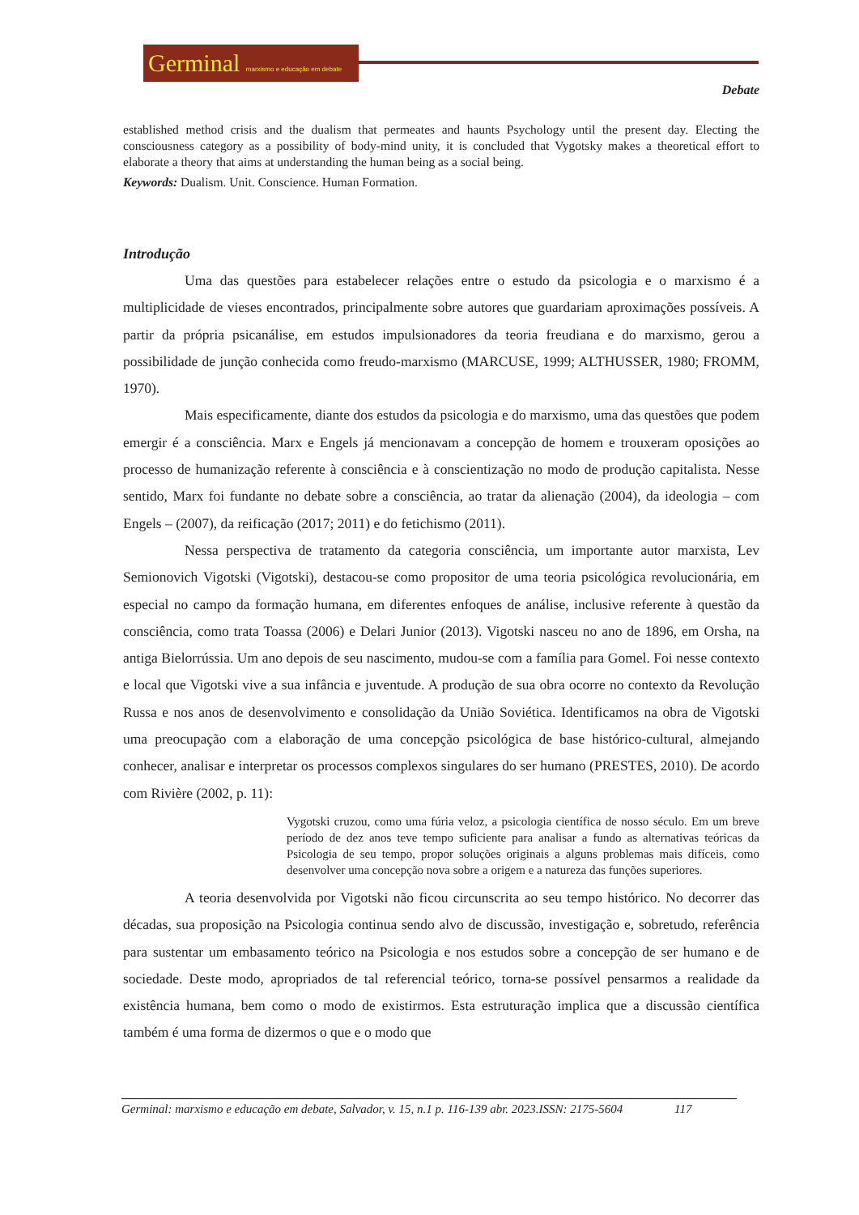Germinal marxismo e educação em debate
Debate
established method crisis and the dualism that permeates and haunts Psychology until the present day. Electing the consciousness category as a possibility of body-mind unity, it is concluded that Vygotsky makes a theoretical effort to elaborate a theory that aims at understanding the human being as a social being.
Keywords: Dualism. Unit. Conscience. Human Formation.
Introdução
Uma das questões para estabelecer relações entre o estudo da psicologia e o marxismo é a multiplicidade de vieses encontrados, principalmente sobre autores que guardariam aproximações possíveis. A partir da própria psicanálise, em estudos impulsionadores da teoria freudiana e do marxismo, gerou a possibilidade de junção conhecida como freudo-marxismo (MARCUSE, 1999; ALTHUSSER, 1980; FROMM, 1970).
Mais especificamente, diante dos estudos da psicologia e do marxismo, uma das questões que podem emergir é a consciência. Marx e Engels já mencionavam a concepção de homem e trouxeram oposições ao processo de humanização referente à consciência e à conscientização no modo de produção capitalista. Nesse sentido, Marx foi fundante no debate sobre a consciência, ao tratar da alienação (2004), da ideologia – com Engels – (2007), da reificação (2017; 2011) e do fetichismo (2011).
Nessa perspectiva de tratamento da categoria consciência, um importante autor marxista, Lev Semionovich Vigotski (Vigotski), destacou-se como propositor de uma teoria psicológica revolucionária, em especial no campo da formação humana, em diferentes enfoques de análise, inclusive referente à questão da consciência, como trata Toassa (2006) e Delari Junior (2013). Vigotski nasceu no ano de 1896, em Orsha, na antiga Bielorrússia. Um ano depois de seu nascimento, mudou-se com a família para Gomel. Foi nesse contexto e local que Vigotski vive a sua infância e juventude. A produção de sua obra ocorre no contexto da Revolução Russa e nos anos de desenvolvimento e consolidação da União Soviética. Identificamos na obra de Vigotski uma preocupação com a elaboração de uma concepção psicológica de base histórico-cultural, almejando conhecer, analisar e interpretar os processos complexos singulares do ser humano (PRESTES, 2010). De acordo com Rivière (2002, p. 11):
Vygotski cruzou, como uma fúria veloz, a psicologia científica de nosso século. Em um breve período de dez anos teve tempo suficiente para analisar a fundo as alternativas teóricas da Psicologia de seu tempo, propor soluções originais a alguns problemas mais difíceis, como desenvolver uma concepção nova sobre a origem e a natureza das funções superiores.
A teoria desenvolvida por Vigotski não ficou circunscrita ao seu tempo histórico. No decorrer das décadas, sua proposição na Psicologia continua sendo alvo de discussão, investigação e, sobretudo, referência para sustentar um embasamento teórico na Psicologia e nos estudos sobre a concepção de ser humano e de sociedade. Deste modo, apropriados de tal referencial teórico, torna-se possível pensarmos a realidade da existência humana, bem como o modo de existirmos. Esta estruturação implica que a discussão científica também é uma forma de dizermos o que e o modo que
Germinal: marxismo e educação em debate, Salvador, v. 15, n.1 p. 116-139 abr. 2023.ISSN: 2175-5604 117